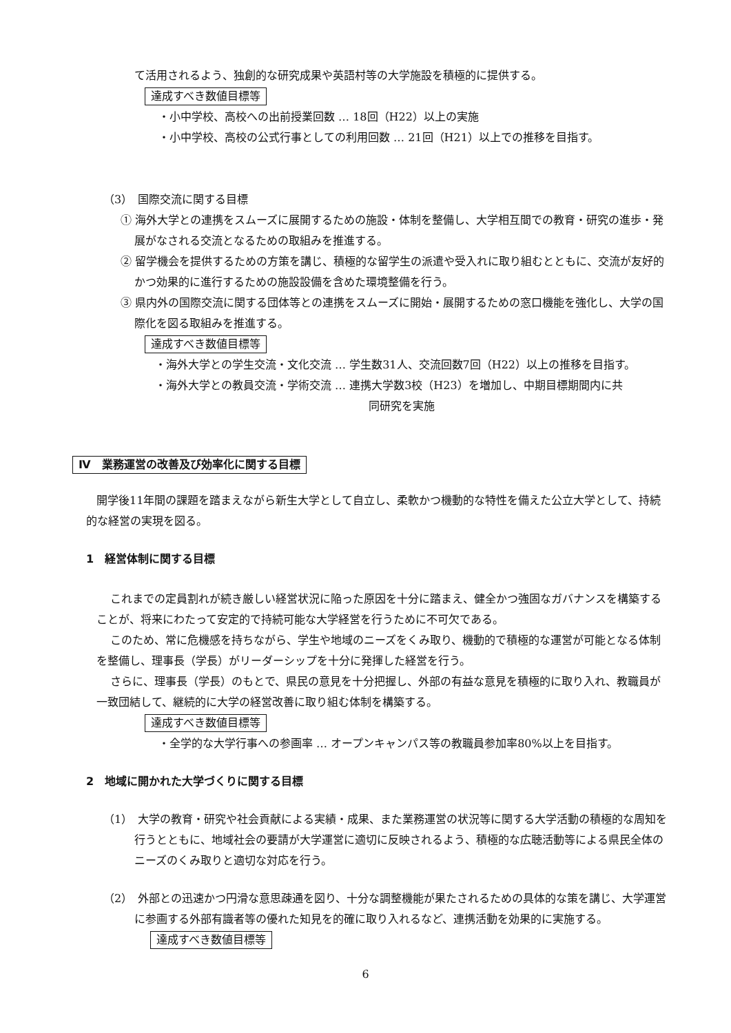て活用されるよう、独創的な研究成果や英語村等の大学施設を積極的に提供する。
達成すべき数値目標等
・小中学校、高校への出前授業回数 … 18回（H22）以上の実施
・小中学校、高校の公式行事としての利用回数 … 21回（H21）以上での推移を目指す。
（3）　国際交流に関する目標
① 海外大学との連携をスムーズに展開するための施設・体制を整備し、大学相互間での教育・研究の進歩・発展がなされる交流となるための取組みを推進する。
② 留学機会を提供するための方策を講じ、積極的な留学生の派遣や受入れに取り組むとともに、交流が友好的かつ効果的に進行するための施設設備を含めた環境整備を行う。
③ 県内外の国際交流に関する団体等との連携をスムーズに開始・展開するための窓口機能を強化し、大学の国際化を図る取組みを推進する。
達成すべき数値目標等
・海外大学との学生交流・文化交流 … 学生数31人、交流回数7回（H22）以上の推移を目指す。
・海外大学との教員交流・学術交流 … 連携大学数3校（H23）を増加し、中期目標期間内に共
同研究を実施
Ⅳ　業務運営の改善及び効率化に関する目標
開学後11年間の課題を踏まえながら新生大学として自立し、柔軟かつ機動的な特性を備えた公立大学として、持続的な経営の実現を図る。
1　経営体制に関する目標
これまでの定員割れが続き厳しい経営状況に陥った原因を十分に踏まえ、健全かつ強固なガバナンスを構築することが、将来にわたって安定的で持続可能な大学経営を行うために不可欠である。
このため、常に危機感を持ちながら、学生や地域のニーズをくみ取り、機動的で積極的な運営が可能となる体制を整備し、理事長（学長）がリーダーシップを十分に発揮した経営を行う。
さらに、理事長（学長）のもとで、県民の意見を十分把握し、外部の有益な意見を積極的に取り入れ、教職員が一致団結して、継続的に大学の経営改善に取り組む体制を構築する。
達成すべき数値目標等
・全学的な大学行事への参画率 … オープンキャンパス等の教職員参加率80%以上を目指す。
2　地域に開かれた大学づくりに関する目標
（1）　大学の教育・研究や社会貢献による実績・成果、また業務運営の状況等に関する大学活動の積極的な周知を行うとともに、地域社会の要請が大学運営に適切に反映されるよう、積極的な広聴活動等による県民全体のニーズのくみ取りと適切な対応を行う。
（2）　外部との迅速かつ円滑な意思疎通を図り、十分な調整機能が果たされるための具体的な策を講じ、大学運営に参画する外部有識者等の優れた知見を的確に取り入れるなど、連携活動を効果的に実施する。
達成すべき数値目標等
6